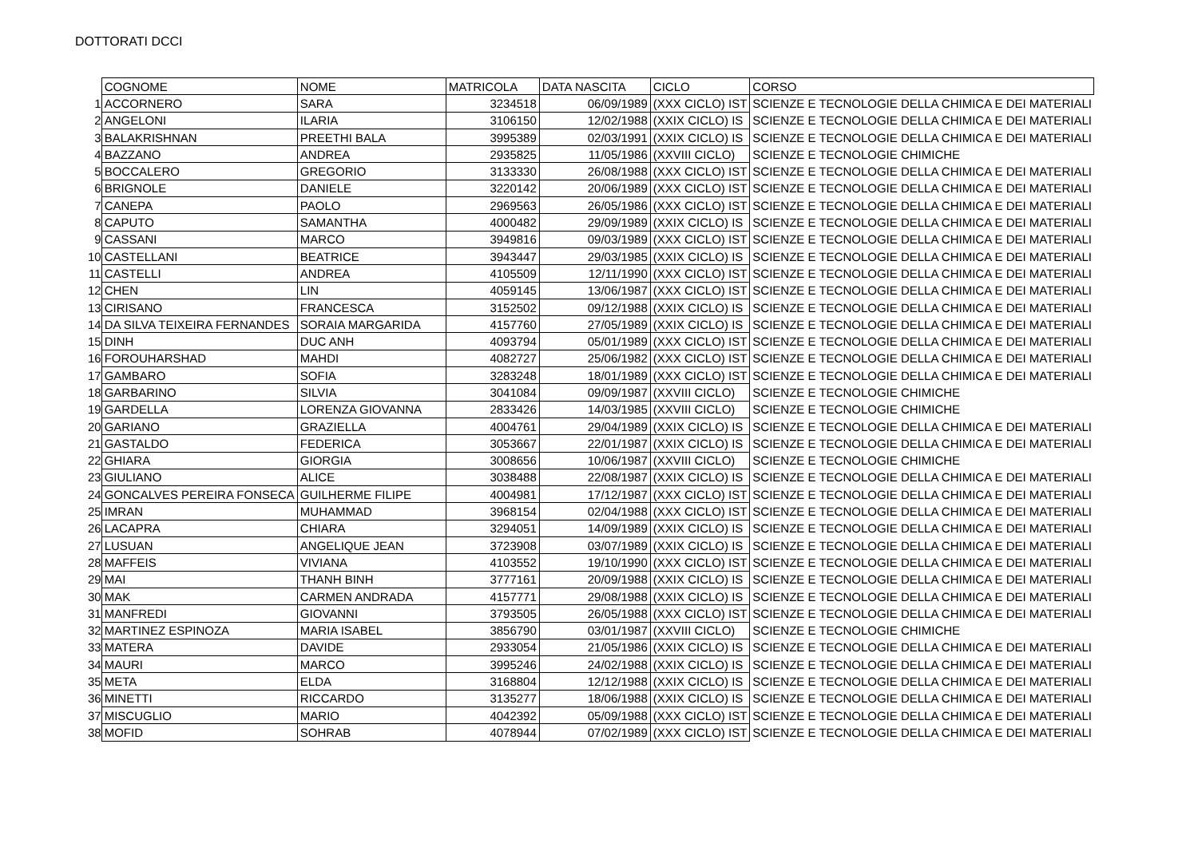DOTTORATI DCCI
| | COGNOME | NOME | MATRICOLA | DATA NASCITA | CICLO | CORSO |
| 1 | ACCORNERO | SARA | 3234518 | 06/09/1989 | (XXX CICLO) IST | SCIENZE E TECNOLOGIE DELLA CHIMICA E DEI MATERIALI |
| 2 | ANGELONI | ILARIA | 3106150 | 12/02/1988 | (XXIX CICLO) IS | SCIENZE E TECNOLOGIE DELLA CHIMICA E DEI MATERIALI |
| 3 | BALAKRISHNAN | PREETHI BALA | 3995389 | 02/03/1991 | (XXIX CICLO) IS | SCIENZE E TECNOLOGIE DELLA CHIMICA E DEI MATERIALI |
| 4 | BAZZANO | ANDREA | 2935825 | 11/05/1986 | (XXVIII CICLO) | SCIENZE E TECNOLOGIE CHIMICHE |
| 5 | BOCCALERO | GREGORIO | 3133330 | 26/08/1988 | (XXX CICLO) IST | SCIENZE E TECNOLOGIE DELLA CHIMICA E DEI MATERIALI |
| 6 | BRIGNOLE | DANIELE | 3220142 | 20/06/1989 | (XXX CICLO) IST | SCIENZE E TECNOLOGIE DELLA CHIMICA E DEI MATERIALI |
| 7 | CANEPA | PAOLO | 2969563 | 26/05/1986 | (XXX CICLO) IST | SCIENZE E TECNOLOGIE DELLA CHIMICA E DEI MATERIALI |
| 8 | CAPUTO | SAMANTHA | 4000482 | 29/09/1989 | (XXIX CICLO) IS | SCIENZE E TECNOLOGIE DELLA CHIMICA E DEI MATERIALI |
| 9 | CASSANI | MARCO | 3949816 | 09/03/1989 | (XXX CICLO) IST | SCIENZE E TECNOLOGIE DELLA CHIMICA E DEI MATERIALI |
| 10 | CASTELLANI | BEATRICE | 3943447 | 29/03/1985 | (XXIX CICLO) IS | SCIENZE E TECNOLOGIE DELLA CHIMICA E DEI MATERIALI |
| 11 | CASTELLI | ANDREA | 4105509 | 12/11/1990 | (XXX CICLO) IST | SCIENZE E TECNOLOGIE DELLA CHIMICA E DEI MATERIALI |
| 12 | CHEN | LIN | 4059145 | 13/06/1987 | (XXX CICLO) IST | SCIENZE E TECNOLOGIE DELLA CHIMICA E DEI MATERIALI |
| 13 | CIRISANO | FRANCESCA | 3152502 | 09/12/1988 | (XXIX CICLO) IS | SCIENZE E TECNOLOGIE DELLA CHIMICA E DEI MATERIALI |
| 14 | DA SILVA TEIXEIRA FERNANDES | SORAIA MARGARIDA | 4157760 | 27/05/1989 | (XXIX CICLO) IS | SCIENZE E TECNOLOGIE DELLA CHIMICA E DEI MATERIALI |
| 15 | DINH | DUC ANH | 4093794 | 05/01/1989 | (XXX CICLO) IST | SCIENZE E TECNOLOGIE DELLA CHIMICA E DEI MATERIALI |
| 16 | FOROUHARSHAD | MAHDI | 4082727 | 25/06/1982 | (XXX CICLO) IST | SCIENZE E TECNOLOGIE DELLA CHIMICA E DEI MATERIALI |
| 17 | GAMBARO | SOFIA | 3283248 | 18/01/1989 | (XXX CICLO) IST | SCIENZE E TECNOLOGIE DELLA CHIMICA E DEI MATERIALI |
| 18 | GARBARINO | SILVIA | 3041084 | 09/09/1987 | (XXVIII CICLO) | SCIENZE E TECNOLOGIE CHIMICHE |
| 19 | GARDELLA | LORENZA GIOVANNA | 2833426 | 14/03/1985 | (XXVIII CICLO) | SCIENZE E TECNOLOGIE CHIMICHE |
| 20 | GARIANO | GRAZIELLA | 4004761 | 29/04/1989 | (XXIX CICLO) IS | SCIENZE E TECNOLOGIE DELLA CHIMICA E DEI MATERIALI |
| 21 | GASTALDO | FEDERICA | 3053667 | 22/01/1987 | (XXIX CICLO) IS | SCIENZE E TECNOLOGIE DELLA CHIMICA E DEI MATERIALI |
| 22 | GHIARA | GIORGIA | 3008656 | 10/06/1987 | (XXVIII CICLO) | SCIENZE E TECNOLOGIE CHIMICHE |
| 23 | GIULIANO | ALICE | 3038488 | 22/08/1987 | (XXIX CICLO) IS | SCIENZE E TECNOLOGIE DELLA CHIMICA E DEI MATERIALI |
| 24 | GONCALVES PEREIRA FONSECA | GUILHERME FILIPE | 4004981 | 17/12/1987 | (XXX CICLO) IST | SCIENZE E TECNOLOGIE DELLA CHIMICA E DEI MATERIALI |
| 25 | IMRAN | MUHAMMAD | 3968154 | 02/04/1988 | (XXX CICLO) IST | SCIENZE E TECNOLOGIE DELLA CHIMICA E DEI MATERIALI |
| 26 | LACAPRA | CHIARA | 3294051 | 14/09/1989 | (XXIX CICLO) IS | SCIENZE E TECNOLOGIE DELLA CHIMICA E DEI MATERIALI |
| 27 | LUSUAN | ANGELIQUE JEAN | 3723908 | 03/07/1989 | (XXIX CICLO) IS | SCIENZE E TECNOLOGIE DELLA CHIMICA E DEI MATERIALI |
| 28 | MAFFEIS | VIVIANA | 4103552 | 19/10/1990 | (XXX CICLO) IST | SCIENZE E TECNOLOGIE DELLA CHIMICA E DEI MATERIALI |
| 29 | MAI | THANH BINH | 3777161 | 20/09/1988 | (XXIX CICLO) IS | SCIENZE E TECNOLOGIE DELLA CHIMICA E DEI MATERIALI |
| 30 | MAK | CARMEN ANDRADA | 4157771 | 29/08/1988 | (XXIX CICLO) IS | SCIENZE E TECNOLOGIE DELLA CHIMICA E DEI MATERIALI |
| 31 | MANFREDI | GIOVANNI | 3793505 | 26/05/1988 | (XXX CICLO) IST | SCIENZE E TECNOLOGIE DELLA CHIMICA E DEI MATERIALI |
| 32 | MARTINEZ ESPINOZA | MARIA ISABEL | 3856790 | 03/01/1987 | (XXVIII CICLO) | SCIENZE E TECNOLOGIE CHIMICHE |
| 33 | MATERA | DAVIDE | 2933054 | 21/05/1986 | (XXIX CICLO) IS | SCIENZE E TECNOLOGIE DELLA CHIMICA E DEI MATERIALI |
| 34 | MAURI | MARCO | 3995246 | 24/02/1988 | (XXIX CICLO) IS | SCIENZE E TECNOLOGIE DELLA CHIMICA E DEI MATERIALI |
| 35 | META | ELDA | 3168804 | 12/12/1988 | (XXIX CICLO) IS | SCIENZE E TECNOLOGIE DELLA CHIMICA E DEI MATERIALI |
| 36 | MINETTI | RICCARDO | 3135277 | 18/06/1988 | (XXIX CICLO) IS | SCIENZE E TECNOLOGIE DELLA CHIMICA E DEI MATERIALI |
| 37 | MISCUGLIO | MARIO | 4042392 | 05/09/1988 | (XXX CICLO) IST | SCIENZE E TECNOLOGIE DELLA CHIMICA E DEI MATERIALI |
| 38 | MOFID | SOHRAB | 4078944 | 07/02/1989 | (XXX CICLO) IST | SCIENZE E TECNOLOGIE DELLA CHIMICA E DEI MATERIALI |